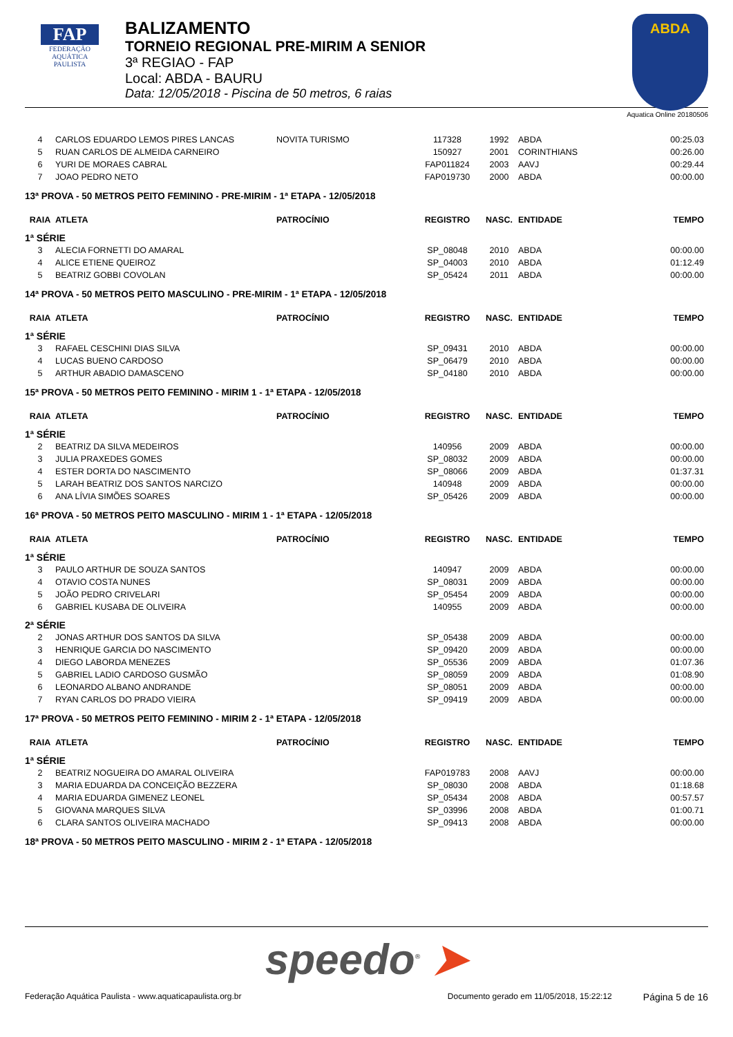FAP
FEDERAÇÃO AQUÁTICA PAULISTA
BALIZAMENTO
TORNEIO REGIONAL PRE-MIRIM A SENIOR
3ª REGIAO - FAP
Local: ABDA - BAURU
Data: 12/05/2018 - Piscina de 50 metros, 6 raias
ABDA
Aquatica Online 20180506
| 4 | CARLOS EDUARDO LEMOS PIRES LANCAS | NOVITA TURISMO | 117328 | 1992 | ABDA | 00:25.03 |
| 5 | RUAN CARLOS DE ALMEIDA CARNEIRO | | 150927 | 2001 | CORINTHIANS | 00:26.00 |
| 6 | YURI DE MORAES CABRAL | | FAP011824 | 2003 | AAVJ | 00:29.44 |
| 7 | JOAO PEDRO NETO | | FAP019730 | 2000 | ABDA | 00:00.00 |
| 13ª PROVA - 50 METROS PEITO FEMININO - PRE-MIRIM - 1ª ETAPA - 12/05/2018 | | | | | | |
| RAIA | ATLETA | PATROCÍNIO | REGISTRO | NASC. | ENTIDADE | TEMPO |
| 1ª SÉRIE | | | | | | |
| 3 | ALECIA FORNETTI DO AMARAL | | SP_08048 | 2010 | ABDA | 00:00.00 |
| 4 | ALICE ETIENE QUEIROZ | | SP_04003 | 2010 | ABDA | 01:12.49 |
| 5 | BEATRIZ GOBBI COVOLAN | | SP_05424 | 2011 | ABDA | 00:00.00 |
| 14ª PROVA - 50 METROS PEITO MASCULINO - PRE-MIRIM - 1ª ETAPA - 12/05/2018 | | | | | | |
| RAIA | ATLETA | PATROCÍNIO | REGISTRO | NASC. | ENTIDADE | TEMPO |
| 1ª SÉRIE | | | | | | |
| 3 | RAFAEL CESCHINI DIAS SILVA | | SP_09431 | 2010 | ABDA | 00:00.00 |
| 4 | LUCAS BUENO CARDOSO | | SP_06479 | 2010 | ABDA | 00:00.00 |
| 5 | ARTHUR ABADIO DAMASCENO | | SP_04180 | 2010 | ABDA | 00:00.00 |
| 15ª PROVA - 50 METROS PEITO FEMININO - MIRIM 1 - 1ª ETAPA - 12/05/2018 | | | | | | |
| RAIA | ATLETA | PATROCÍNIO | REGISTRO | NASC. | ENTIDADE | TEMPO |
| 1ª SÉRIE | | | | | | |
| 2 | BEATRIZ DA SILVA MEDEIROS | | 140956 | 2009 | ABDA | 00:00.00 |
| 3 | JULIA PRAXEDES GOMES | | SP_08032 | 2009 | ABDA | 00:00.00 |
| 4 | ESTER DORTA DO NASCIMENTO | | SP_08066 | 2009 | ABDA | 01:37.31 |
| 5 | LARAH BEATRIZ DOS SANTOS NARCIZO | | 140948 | 2009 | ABDA | 00:00.00 |
| 6 | ANA LÍVIA SIMÕES SOARES | | SP_05426 | 2009 | ABDA | 00:00.00 |
| 16ª PROVA - 50 METROS PEITO MASCULINO - MIRIM 1 - 1ª ETAPA - 12/05/2018 | | | | | | |
| RAIA | ATLETA | PATROCÍNIO | REGISTRO | NASC. | ENTIDADE | TEMPO |
| 1ª SÉRIE | | | | | | |
| 3 | PAULO ARTHUR DE SOUZA SANTOS | | 140947 | 2009 | ABDA | 00:00.00 |
| 4 | OTAVIO COSTA NUNES | | SP_08031 | 2009 | ABDA | 00:00.00 |
| 5 | JOÃO PEDRO CRIVELARI | | SP_05454 | 2009 | ABDA | 00:00.00 |
| 6 | GABRIEL KUSABA DE OLIVEIRA | | 140955 | 2009 | ABDA | 00:00.00 |
| 2ª SÉRIE | | | | | | |
| 2 | JONAS ARTHUR DOS SANTOS DA SILVA | | SP_05438 | 2009 | ABDA | 00:00.00 |
| 3 | HENRIQUE GARCIA DO NASCIMENTO | | SP_09420 | 2009 | ABDA | 00:00.00 |
| 4 | DIEGO LABORDA MENEZES | | SP_05536 | 2009 | ABDA | 01:07.36 |
| 5 | GABRIEL LADIO CARDOSO GUSMÃO | | SP_08059 | 2009 | ABDA | 01:08.90 |
| 6 | LEONARDO ALBANO ANDRANDE | | SP_08051 | 2009 | ABDA | 00:00.00 |
| 7 | RYAN CARLOS DO PRADO VIEIRA | | SP_09419 | 2009 | ABDA | 00:00.00 |
| 17ª PROVA - 50 METROS PEITO FEMININO - MIRIM 2 - 1ª ETAPA - 12/05/2018 | | | | | | |
| RAIA | ATLETA | PATROCÍNIO | REGISTRO | NASC. | ENTIDADE | TEMPO |
| 1ª SÉRIE | | | | | | |
| 2 | BEATRIZ NOGUEIRA DO AMARAL OLIVEIRA | | FAP019783 | 2008 | AAVJ | 00:00.00 |
| 3 | MARIA EDUARDA DA CONCEIÇÃO BEZZERA | | SP_08030 | 2008 | ABDA | 01:18.68 |
| 4 | MARIA EDUARDA GIMENEZ LEONEL | | SP_05434 | 2008 | ABDA | 00:57.57 |
| 5 | GIOVANA MARQUES SILVA | | SP_03996 | 2008 | ABDA | 01:00.71 |
| 6 | CLARA SANTOS OLIVEIRA MACHADO | | SP_09413 | 2008 | ABDA | 00:00.00 |
| 18ª PROVA - 50 METROS PEITO MASCULINO - MIRIM 2 - 1ª ETAPA - 12/05/2018 | | | | | | |
speedo<sup>®</sup> ➤
Federação Aquática Paulista - www.aquaticapaulista.org.br Documento gerado em 11/05/2018, 15:22:12 Página 5 de 16